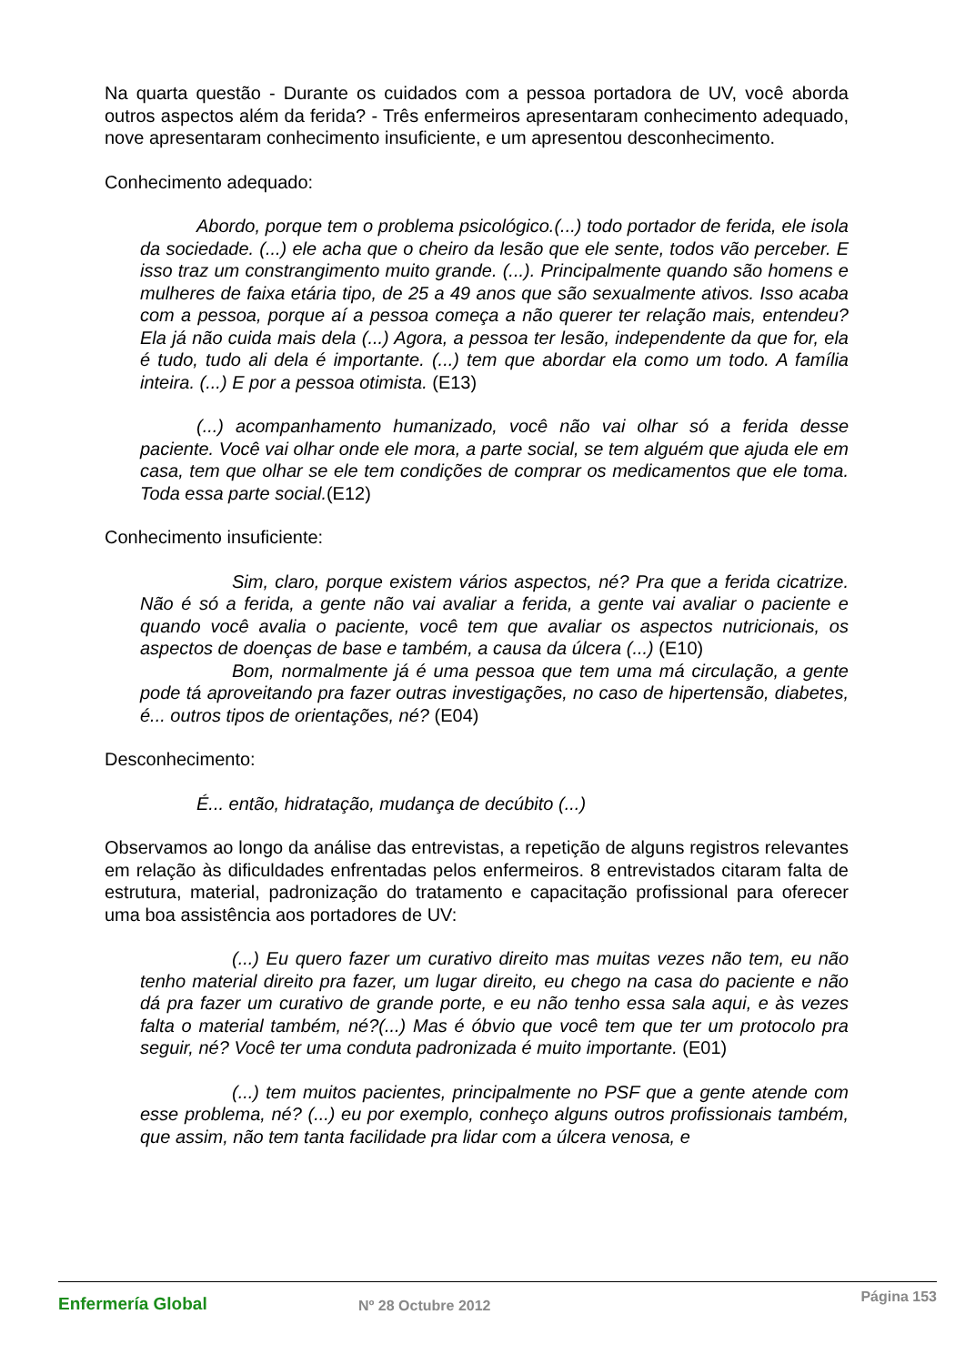Na quarta questão - Durante os cuidados com a pessoa portadora de UV, você aborda outros aspectos além da ferida? - Três enfermeiros apresentaram conhecimento adequado, nove apresentaram conhecimento insuficiente, e um apresentou desconhecimento.
Conhecimento adequado:
Abordo, porque tem o problema psicológico.(...) todo portador de ferida, ele isola da sociedade. (...) ele acha que o cheiro da lesão que ele sente, todos vão perceber. E isso traz um constrangimento muito grande. (...). Principalmente quando são homens e mulheres de faixa etária tipo, de 25 a 49 anos que são sexualmente ativos. Isso acaba com a pessoa, porque aí a pessoa começa a não querer ter relação mais, entendeu? Ela já não cuida mais dela (...) Agora, a pessoa ter lesão, independente da que for, ela é tudo, tudo ali dela é importante. (...) tem que abordar ela como um todo. A família inteira. (...) E por a pessoa otimista. (E13)
(...) acompanhamento humanizado, você não vai olhar só a ferida desse paciente. Você vai olhar onde ele mora, a parte social, se tem alguém que ajuda ele em casa, tem que olhar se ele tem condições de comprar os medicamentos que ele toma. Toda essa parte social.(E12)
Conhecimento insuficiente:
Sim, claro, porque existem vários aspectos, né? Pra que a ferida cicatrize. Não é só a ferida, a gente não vai avaliar a ferida, a gente vai avaliar o paciente e quando você avalia o paciente, você tem que avaliar os aspectos nutricionais, os aspectos de doenças de base e também, a causa da úlcera (...) (E10)
Bom, normalmente já é uma pessoa que tem uma má circulação, a gente pode tá aproveitando pra fazer outras investigações, no caso de hipertensão, diabetes, é... outros tipos de orientações, né? (E04)
Desconhecimento:
É... então, hidratação, mudança de decúbito (...)
Observamos ao longo da análise das entrevistas, a repetição de alguns registros relevantes em relação às dificuldades enfrentadas pelos enfermeiros. 8 entrevistados citaram falta de estrutura, material, padronização do tratamento e capacitação profissional para oferecer uma boa assistência aos portadores de UV:
(...) Eu quero fazer um curativo direito mas muitas vezes não tem, eu não tenho material direito pra fazer, um lugar direito, eu chego na casa do paciente e não dá pra fazer um curativo de grande porte, e eu não tenho essa sala aqui, e às vezes falta o material também, né?(...) Mas é óbvio que você tem que ter um protocolo pra seguir, né? Você ter uma conduta padronizada é muito importante. (E01)
(...) tem muitos pacientes, principalmente no PSF que a gente atende com esse problema, né? (...) eu por exemplo, conheço alguns outros profissionais também, que assim, não tem tanta facilidade pra lidar com a úlcera venosa, e
Enfermería Global
Nº 28 Octubre 2012
Página 153